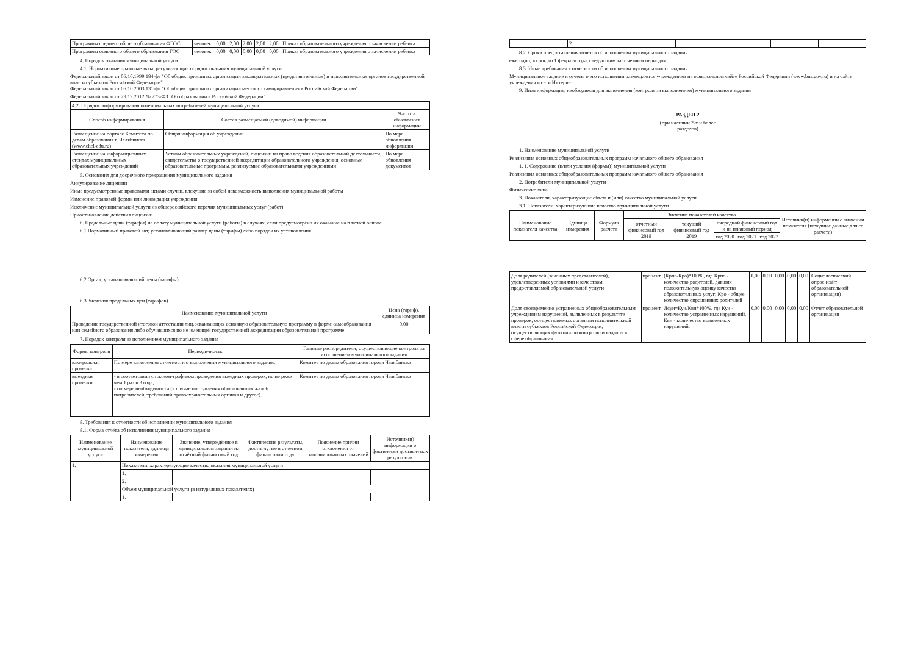| Программы среднего общего образования ФГОС | человек | 0,00 | 2,00 | 2,00 | 2,00 | 2,00 | Приказ образовательного учреждения о зачислении ребенка |
| Программы основного общего образования ГОС | человек | 0,00 | 0,00 | 0,00 | 0,00 | 0,00 | Приказ образовательного учреждения о зачислении ребенка |
4. Порядок оказания муниципальной услуги
4.1. Нормативные правовые акты, регулирующие порядок оказания муниципальной услуги
Федеральный закон от 06.10.1999 184-фз "Об общих принципах организации законодательных (представительных) и исполнительных органов государственной власти субъектов Российской Федерации"
Федеральный закон от 06.10.2003 131-фз "Об общих принципах организации местного самоуправления в Российской Федерации"
Федеральный закон от 29.12.2012 № 273-ФЗ "Об образовании в Российской Федерации"
| 4.2. Порядок информирования потенциальных потребителей муниципальной услуги | | |
| Способ информирования | Состав размещаемой (доводимой) информации | Частота обновления информации |
| Размещение на портале Комитета по делам образования г. Челябинска (www.chel-edu.ru) | Общая информация об учреждении | По мере обновления информации |
| Размещение на информационных стендах муниципальных образовательных учреждений | Уставы образовательных учреждений, лицензии на право ведения образовательной деятельности, свидетельства о государственной аккредитации образовательного учреждения, основные образовательные программы, реализуемые образовательными учреждениями | По мере обновления документов |
5. Основания для досрочного прекращения муниципального задания
Аннулирование лицензии
Иные предусмотренные правовыми актами случаи, влекущие за собой невозможность выполнения муниципальной работы
Изменение правовой формы или ликвидация учреждения
Исключение муниципальной услуги из общероссийского перечня муниципальных услуг (работ)
Приостановление действия лицензии
6. Предельные цены (тарифы) на оплату муниципальной услуги (работы) в случаях, если предусмотрено их оказание на платной основе
6.1 Нормативный правовой акт, устанавливающий размер цены (тарифы) либо порядок их установления
6.2 Орган, устанавливающий цены (тарифы)
6.3 Значения предельных цен (тарифов)
| Наименование муниципальной услуги | Цена (тариф), единица измерения |
| --- | --- |
| Проведение государственной итоговой аттестации лиц,осваивающих основную образовательную программу в форме самообразования или семейного образования либо обучавшихся по не имеющей государственной аккредитации образовательной программе | 0,00 |
7. Порядок контроля за исполнением муниципального задания
| Формы контроля | Периодичность | Главные распорядители, осуществляющие контроль за исполнением муниципального задания |
| --- | --- | --- |
| камеральная проверка | По мере заполнения отчетности о выполнении муниципального задания. | Комитет по делам образования города Челябинска |
| выездные проверки | - в соответствии с планом-графиком проведения выездных проверок, но не реже чем 1 раз в 3 года; - по мере необходимости (в случае поступления обоснованных жалоб потребителей, требований правоохранительных органов и другое). | Комитет по делам образования города Челябинска |
8. Требования к отчетности об исполнении муниципального задания
8.1. Форма отчёта об исполнении муниципального задания
| Наименование муниципальной услуги | Наименование показателя, единица измерения | Значение, утверждённое в муниципальном задании на отчётный финансовый год | Фактические разультаты, достигнутые в отчетном финансовом году | Пояснение причин отклонения от запланированных значений | Источник(и) информации о фактически достигнутых результатах |
| --- | --- | --- | --- | --- | --- |
| 1. | Показатели, характерезующие качество оказания муниципальной услуги | | | | |
| | 1. | | | | |
| | 2. | | | | |
| | Объем муниципальной услуги (в натуральных показателях) | | | | |
| | 1. | | | | |
| | 2. | | | | |
8.2. Сроки предоставления отчетов об исполнении муниципального задания
ежегодно, в срок до 1 февраля года, следующим за отчетным периодом.
8.3. Иные требования к отчетности об исполнении муниципального задания
Муниципальное задание и отчеты о его исполнении размещаются учреждением на официальном сайте Российской Федерации (www.bus.gov.ru) и на сайте учреждения в сети Интернет
9. Иная информация, необходимая для выполнения (контроля за выполнением) муниципального задания
РАЗДЕЛ 2
(при наличии 2-х и более
разделов)
1. Наименование муниципальной услуги
Реализация основных общеобразовательных программ начального общего образования
1. 1. Содержание (и/или условия (формы)) муниципальной услуги
Реализация основных общеобразовательных программ начального общего образования
2. Потребители муниципальной услуги
Физические лица
3. Показатели, характеризующие объем и (или) качество муниципальной услуги
3.1. Показатели, характеризующие качество муниципальной услуги
| Наименование показателя качества | Единица измерения | Формула расчета | Значение показателей качества | | | | | Источник(и) информации о значении показателя (исходные данные для ее расчета) |
| --- | --- | --- | --- | --- | --- | --- | --- | --- |
| | | | отчетный финансовый год 2018 | текущий финансовый год 2019 | очередной финансовый год и на плановый период | | | |
| | | | | | год 2020 | год 2021 | год 2022 | |
| Доля родителей (законных представителей), удовлетворенных условиями и качеством предоставляемой образовательной услуги | процент | (Крпо/Кро)*100%, где Крпо - количество родителей, давших положительную оценку качества образовательных услуг; Кро - общее количество опрошенных родителей | 0,00 | 0,00 | 0,00 | 0,00 | 0,00 | Социологический опрос (сайт образовательной организации) |
| Доля своевременно устраненных общеобразовательным учреждением нарушений, выявленных в результате проверок, осуществляемых органами исполнительной власти субъектов Российской Федерации, осуществляющих функции по контролю и надзору в сфере образования | процент | Дсун=Кун/Квн*100%, где Кун - количество устраненных нарушений, Квн - количество выявленных нарушений. | 0,00 | 0,00 | 0,00 | 0,00 | 0,00 | Отчет образовательной организации |